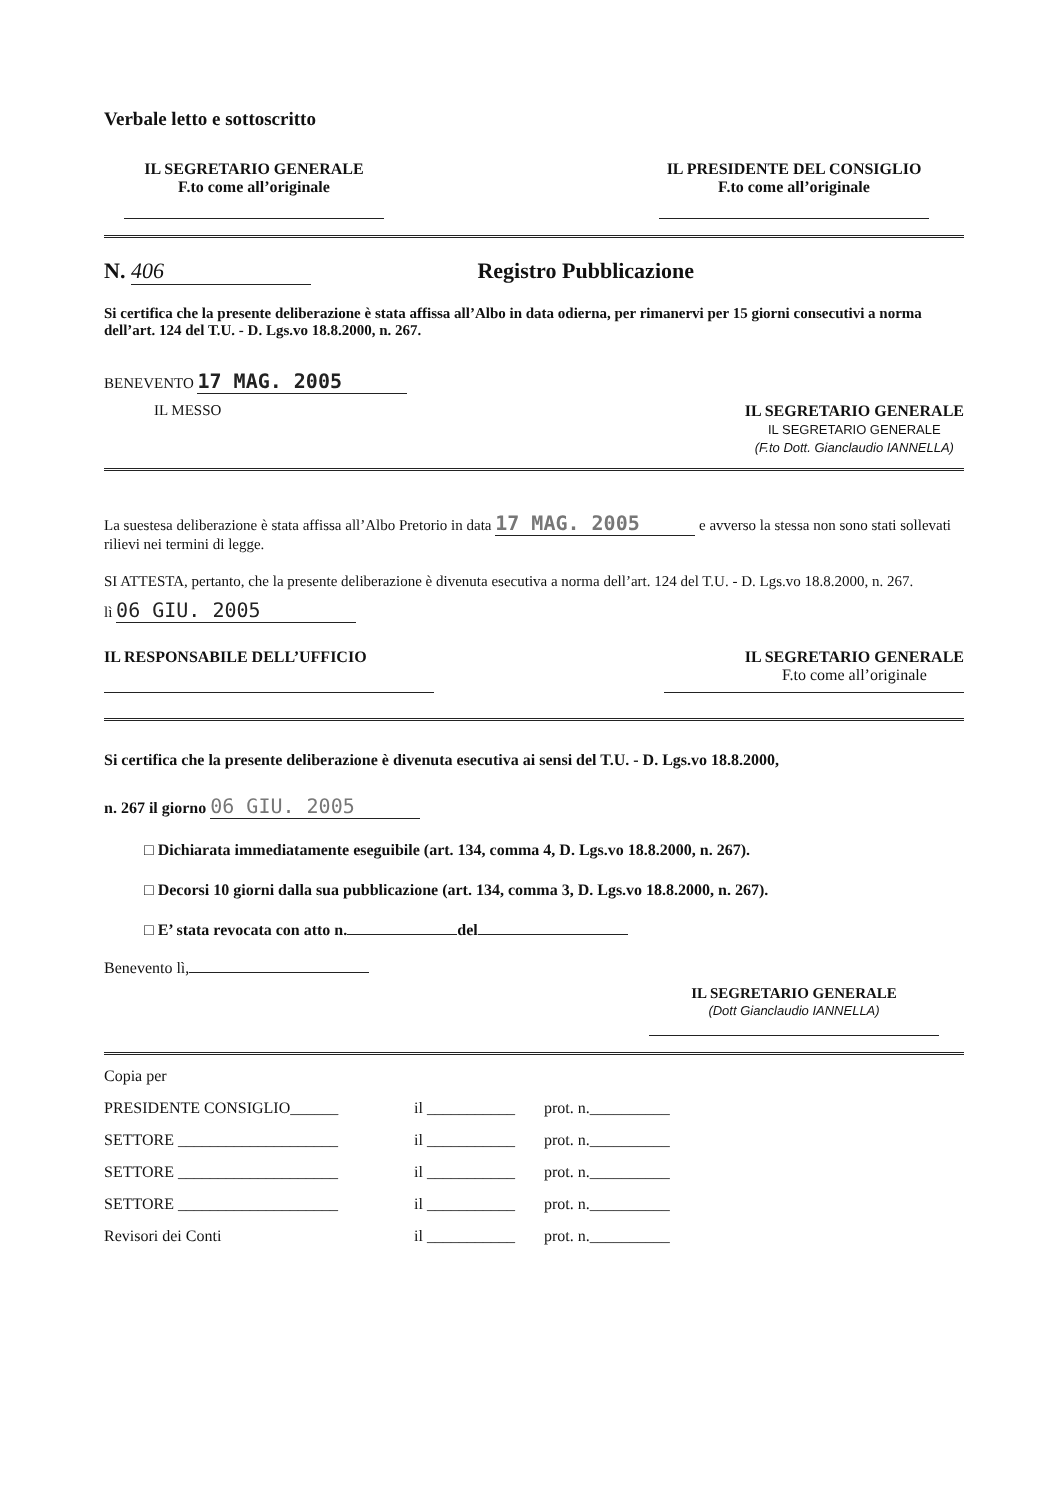Verbale letto e sottoscritto
IL SEGRETARIO GENERALE
F.to come all’originale
IL PRESIDENTE DEL CONSIGLIO
F.to come all’originale
N. 406 Registro Pubblicazione
Si certifica che la presente deliberazione è stata affissa all’Albo in data odierna, per rimanervi per 15 giorni consecutivi a norma dell’art. 124 del T.U. - D. Lgs.vo 18.8.2000, n. 267.
BENEVENTO 17 MAG. 2005
IL MESSO IL SEGRETARIO GENERALE
IL SEGRETARIO GENERALE
(F.to Dott. Gianclaudio IANNELLA)
La suestesa deliberazione è stata affissa all’Albo Pretorio in data 17 MAG. 2005 e avverso la stessa non sono stati sollevati rilievi nei termini di legge.
SI ATTESTA, pertanto, che la presente deliberazione è divenuta esecutiva a norma dell’art. 124 del T.U. - D. Lgs.vo 18.8.2000, n. 267.
lì 06 GIU. 2005
IL RESPONSABILE DELL’UFFICIO IL SEGRETARIO GENERALE
F.to come all’originale
Si certifica che la presente deliberazione è divenuta esecutiva ai sensi del T.U. - D. Lgs.vo 18.8.2000,
n. 267 il giorno 06 GIU. 2005
□ Dichiarata immediatamente eseguibile (art. 134, comma 4, D. Lgs.vo 18.8.2000, n. 267).
□ Decorsi 10 giorni dalla sua pubblicazione (art. 134, comma 3, D. Lgs.vo 18.8.2000, n. 267).
□ E’ stata revocata con atto n. del
Benevento lì,
IL SEGRETARIO GENERALE
(Dott Gianclaudio IANNELLA)
Copia per
PRESIDENTE CONSIGLIO______ il ___________ prot. n.__________
SETTORE ____________________ il ___________ prot. n.__________
SETTORE ____________________ il ___________ prot. n.__________
SETTORE ____________________ il ___________ prot. n.__________
Revisori dei Conti il ___________ prot. n.__________